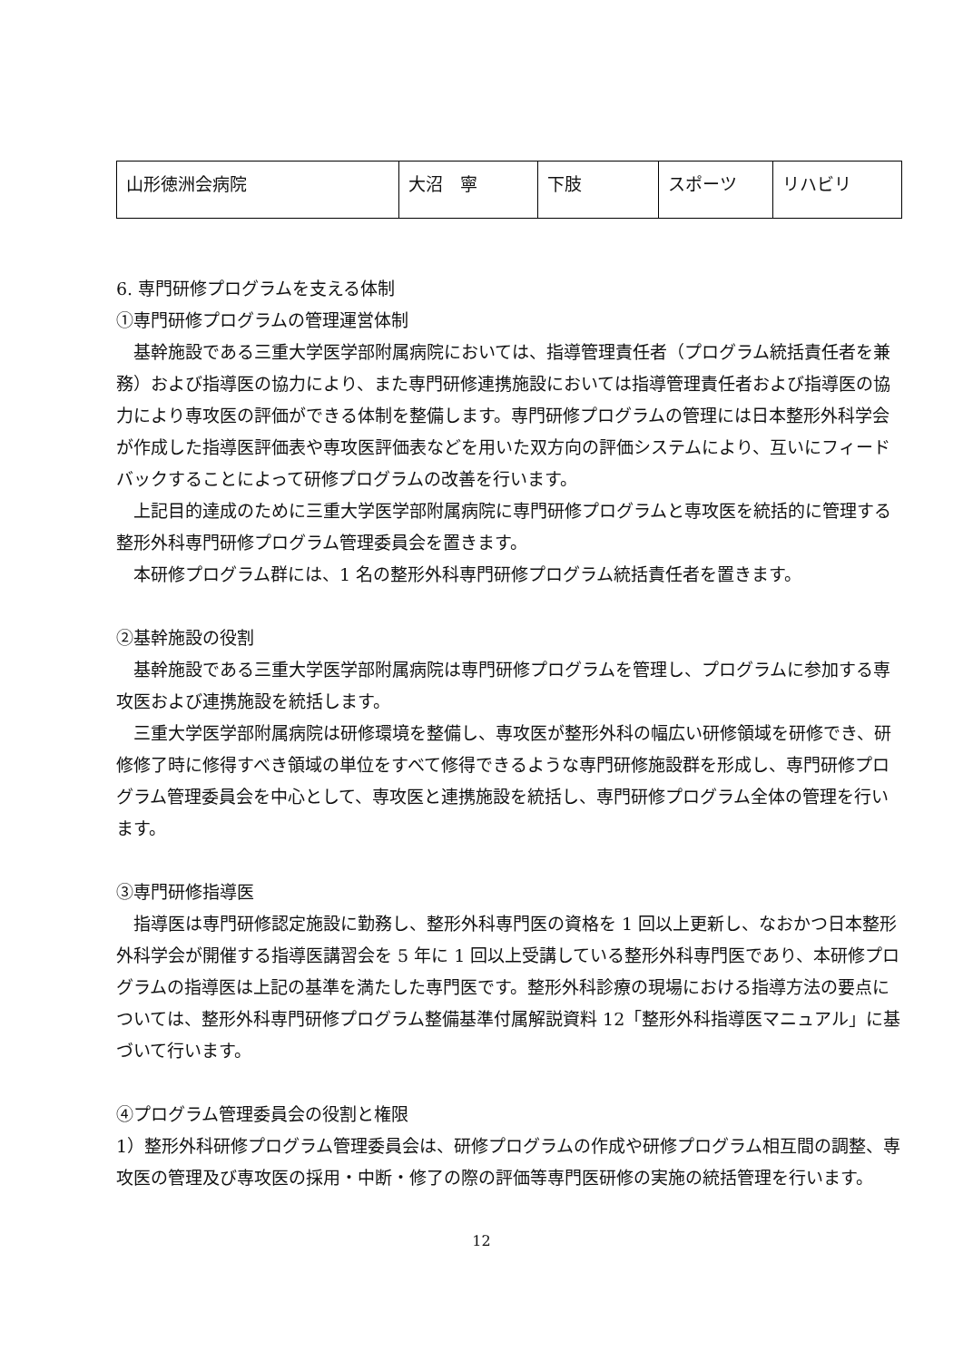| 山形徳洲会病院 | 大沼 寧 | 下肢 | スポーツ | リハビリ |
6. 専門研修プログラムを支える体制
①専門研修プログラムの管理運営体制
　基幹施設である三重大学医学部附属病院においては、指導管理責任者（プログラム統括責任者を兼務）および指導医の協力により、また専門研修連携施設においては指導管理責任者および指導医の協力により専攻医の評価ができる体制を整備します。専門研修プログラムの管理には日本整形外科学会が作成した指導医評価表や専攻医評価表などを用いた双方向の評価システムにより、互いにフィードバックすることによって研修プログラムの改善を行います。
　上記目的達成のために三重大学医学部附属病院に専門研修プログラムと専攻医を統括的に管理する整形外科専門研修プログラム管理委員会を置きます。
　本研修プログラム群には、1 名の整形外科専門研修プログラム統括責任者を置きます。
②基幹施設の役割
　基幹施設である三重大学医学部附属病院は専門研修プログラムを管理し、プログラムに参加する専攻医および連携施設を統括します。
　三重大学医学部附属病院は研修環境を整備し、専攻医が整形外科の幅広い研修領域を研修でき、研修修了時に修得すべき領域の単位をすべて修得できるような専門研修施設群を形成し、専門研修プログラム管理委員会を中心として、専攻医と連携施設を統括し、専門研修プログラム全体の管理を行います。
③専門研修指導医
　指導医は専門研修認定施設に勤務し、整形外科専門医の資格を 1 回以上更新し、なおかつ日本整形外科学会が開催する指導医講習会を 5 年に 1 回以上受講している整形外科専門医であり、本研修プログラムの指導医は上記の基準を満たした専門医です。整形外科診療の現場における指導方法の要点については、整形外科専門研修プログラム整備基準付属解説資料 12「整形外科指導医マニュアル」に基づいて行います。
④プログラム管理委員会の役割と権限
1）整形外科研修プログラム管理委員会は、研修プログラムの作成や研修プログラム相互間の調整、専攻医の管理及び専攻医の採用・中断・修了の際の評価等専門医研修の実施の統括管理を行います。
12